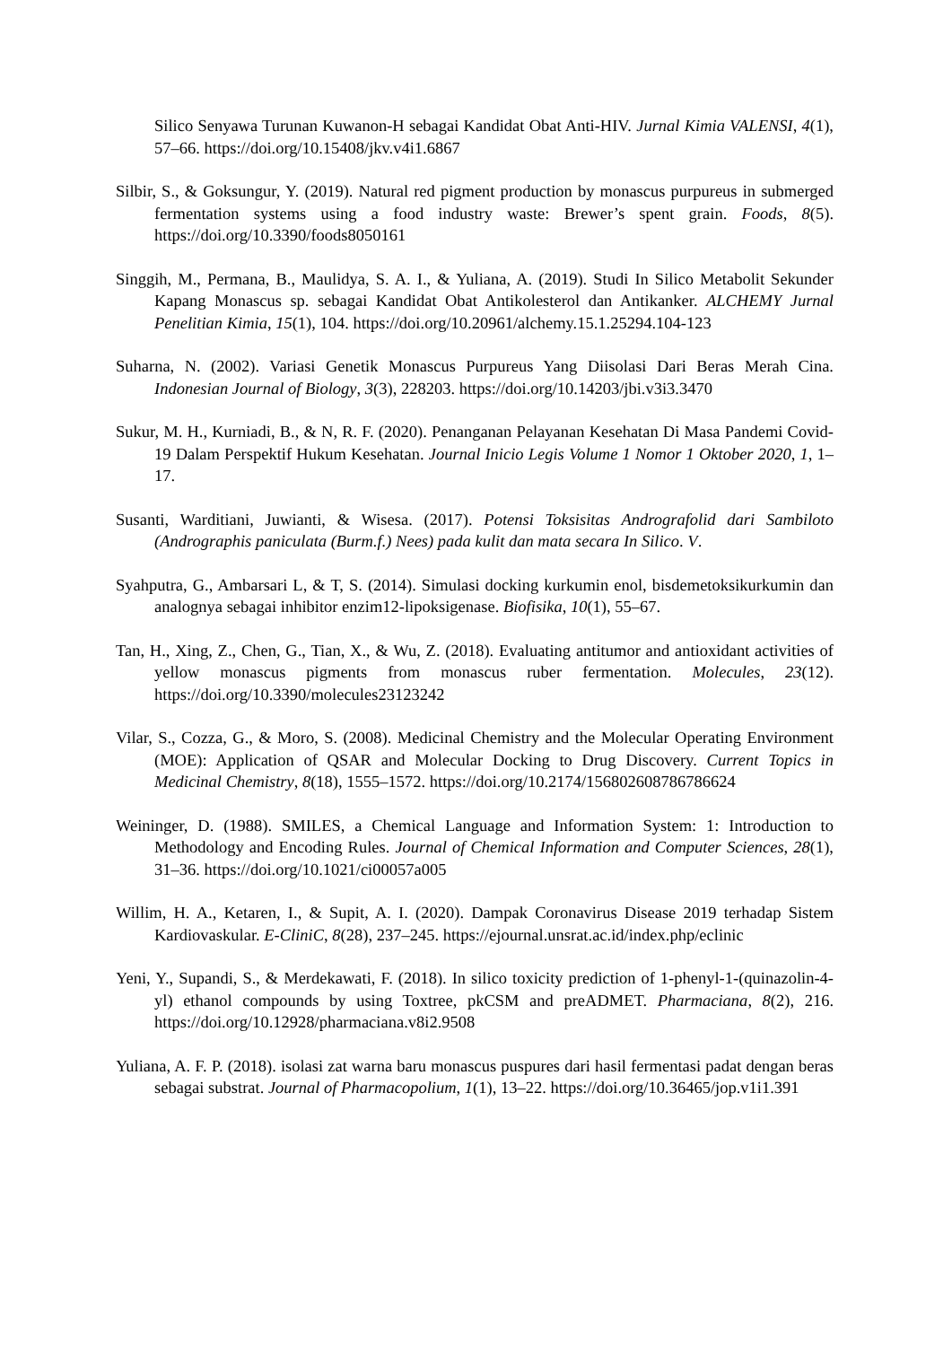Silico Senyawa Turunan Kuwanon-H sebagai Kandidat Obat Anti-HIV. Jurnal Kimia VALENSI, 4(1), 57–66. https://doi.org/10.15408/jkv.v4i1.6867
Silbir, S., & Goksungur, Y. (2019). Natural red pigment production by monascus purpureus in submerged fermentation systems using a food industry waste: Brewer’s spent grain. Foods, 8(5). https://doi.org/10.3390/foods8050161
Singgih, M., Permana, B., Maulidya, S. A. I., & Yuliana, A. (2019). Studi In Silico Metabolit Sekunder Kapang Monascus sp. sebagai Kandidat Obat Antikolesterol dan Antikanker. ALCHEMY Jurnal Penelitian Kimia, 15(1), 104. https://doi.org/10.20961/alchemy.15.1.25294.104-123
Suharna, N. (2002). Variasi Genetik Monascus Purpureus Yang Diisolasi Dari Beras Merah Cina. Indonesian Journal of Biology, 3(3), 228203. https://doi.org/10.14203/jbi.v3i3.3470
Sukur, M. H., Kurniadi, B., & N, R. F. (2020). Penanganan Pelayanan Kesehatan Di Masa Pandemi Covid-19 Dalam Perspektif Hukum Kesehatan. Journal Inicio Legis Volume 1 Nomor 1 Oktober 2020, 1, 1–17.
Susanti, Warditiani, Juwianti, & Wisesa. (2017). Potensi Toksisitas Andrografolid dari Sambiloto (Andrographis paniculata (Burm.f.) Nees) pada kulit dan mata secara In Silico. V.
Syahputra, G., Ambarsari L, & T, S. (2014). Simulasi docking kurkumin enol, bisdemetoksikurkumin dan analognya sebagai inhibitor enzim12-lipoksigenase. Biofisika, 10(1), 55–67.
Tan, H., Xing, Z., Chen, G., Tian, X., & Wu, Z. (2018). Evaluating antitumor and antioxidant activities of yellow monascus pigments from monascus ruber fermentation. Molecules, 23(12). https://doi.org/10.3390/molecules23123242
Vilar, S., Cozza, G., & Moro, S. (2008). Medicinal Chemistry and the Molecular Operating Environment (MOE): Application of QSAR and Molecular Docking to Drug Discovery. Current Topics in Medicinal Chemistry, 8(18), 1555–1572. https://doi.org/10.2174/156802608786786624
Weininger, D. (1988). SMILES, a Chemical Language and Information System: 1: Introduction to Methodology and Encoding Rules. Journal of Chemical Information and Computer Sciences, 28(1), 31–36. https://doi.org/10.1021/ci00057a005
Willim, H. A., Ketaren, I., & Supit, A. I. (2020). Dampak Coronavirus Disease 2019 terhadap Sistem Kardiovaskular. E-CliniC, 8(28), 237–245. https://ejournal.unsrat.ac.id/index.php/eclinic
Yeni, Y., Supandi, S., & Merdekawati, F. (2018). In silico toxicity prediction of 1-phenyl-1-(quinazolin-4-yl) ethanol compounds by using Toxtree, pkCSM and preADMET. Pharmaciana, 8(2), 216. https://doi.org/10.12928/pharmaciana.v8i2.9508
Yuliana, A. F. P. (2018). isolasi zat warna baru monascus puspures dari hasil fermentasi padat dengan beras sebagai substrat. Journal of Pharmacopolium, 1(1), 13–22. https://doi.org/10.36465/jop.v1i1.391